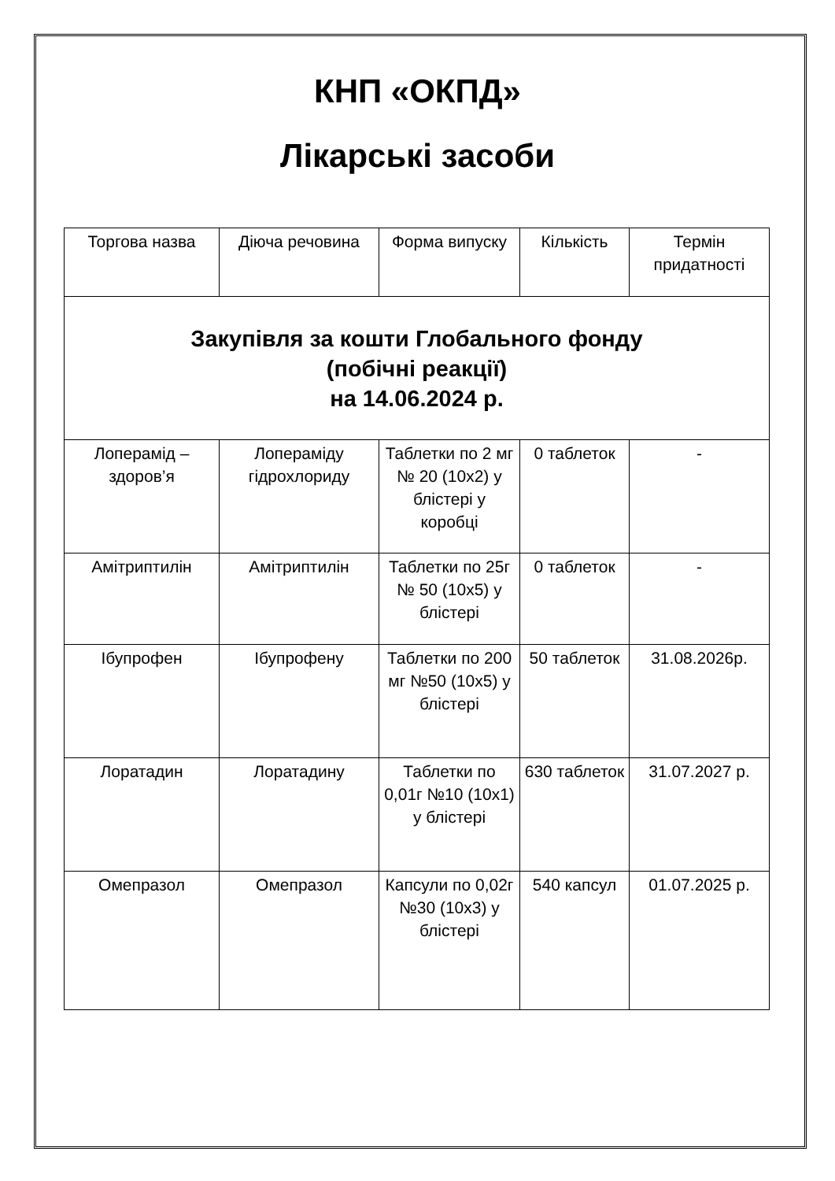КНП «ОКПД»
Лікарські засоби
| Торгова назва | Діюча речовина | Форма випуску | Кількість | Термін придатності |
| --- | --- | --- | --- | --- |
| Закупівля за кошти Глобального фонду (побічні реакції) на 14.06.2024 р. | | | | |
| Лоперамід – здоров’я | Лопераміду гідрохлориду | Таблетки по 2 мг № 20 (10х2) у блістері у коробці | 0 таблеток | - |
| Амітриптилін | Амітриптилін | Таблетки по 25г № 50 (10х5) у блістері | 0 таблеток | - |
| Ібупрофен | Ібупрофену | Таблетки по 200 мг №50 (10х5) у блістері | 50 таблеток | 31.08.2026р. |
| Лоратадин | Лоратадину | Таблетки по 0,01г №10 (10х1) у блістері | 630 таблеток | 31.07.2027 р. |
| Омепразол | Омепразол | Капсули по 0,02г №30 (10х3) у блістері | 540 капсул | 01.07.2025 р. |